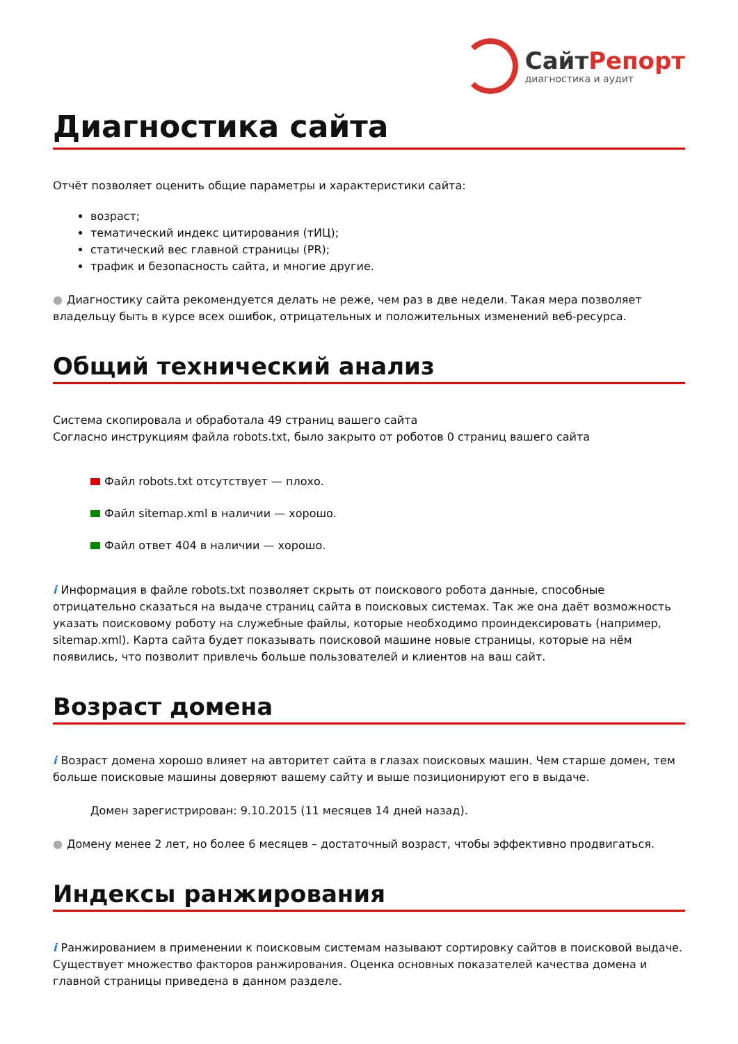СайтРепорт
диагностика и аудит
Диагностика сайта
Отчёт позволяет оценить общие параметры и характеристики сайта:
возраст;
тематический индекс цитирования (тИЦ);
статический вес главной страницы (PR);
трафик и безопасность сайта, и многие другие.
● Диагностику сайта рекомендуется делать не реже, чем раз в две недели. Такая мера позволяет владельцу быть в курсе всех ошибок, отрицательных и положительных изменений веб-ресурса.
Общий технический анализ
Система скопировала и обработала 49 страниц вашего сайта
Согласно инструкциям файла robots.txt, было закрыто от роботов 0 страниц вашего сайта
Файл robots.txt отсутствует — плохо.
Файл sitemap.xml в наличии — хорошо.
Файл ответ 404 в наличии — хорошо.
i Информация в файле robots.txt позволяет скрыть от поискового робота данные, способные отрицательно сказаться на выдаче страниц сайта в поисковых системах. Так же она даёт возможность указать поисковому роботу на служебные файлы, которые необходимо проиндексировать (например, sitemap.xml). Карта сайта будет показывать поисковой машине новые страницы, которые на нём появились, что позволит привлечь больше пользователей и клиентов на ваш сайт.
Возраст домена
i Возраст домена хорошо влияет на авторитет сайта в глазах поисковых машин. Чем старше домен, тем больше поисковые машины доверяют вашему сайту и выше позиционируют его в выдаче.
Домен зарегистрирован: 9.10.2015 (11 месяцев 14 дней назад).
● Домену менее 2 лет, но более 6 месяцев – достаточный возраст, чтобы эффективно продвигаться.
Индексы ранжирования
i Ранжированием в применении к поисковым системам называют сортировку сайтов в поисковой выдаче. Существует множество факторов ранжирования. Оценка основных показателей качества домена и главной страницы приведена в данном разделе.